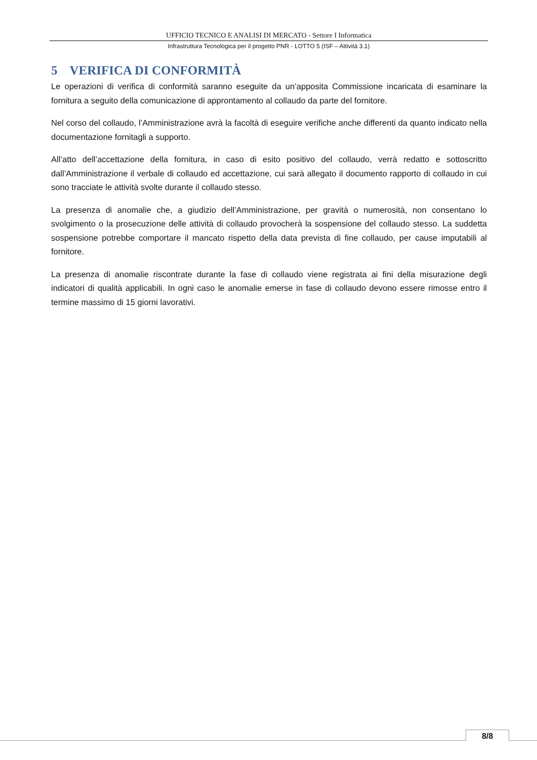UFFICIO TECNICO E ANALISI DI MERCATO - Settore I Informatica
Infrastruttura Tecnologica per il progetto PNR - LOTTO 5 (ISF – Attività 3.1)
5 VERIFICA DI CONFORMITÀ
Le operazioni di verifica di conformità saranno eseguite da un’apposita Commissione incaricata di esaminare la fornitura a seguito della comunicazione di approntamento al collaudo da parte del fornitore.
Nel corso del collaudo, l’Amministrazione avrà la facoltà di eseguire verifiche anche differenti da quanto indicato nella documentazione fornitagli a supporto.
All’atto dell’accettazione della fornitura, in caso di esito positivo del collaudo, verrà redatto e sottoscritto dall’Amministrazione il verbale di collaudo ed accettazione, cui sarà allegato il documento rapporto di collaudo in cui sono tracciate le attività svolte durante il collaudo stesso.
La presenza di anomalie che, a giudizio dell’Amministrazione, per gravità o numerosità, non consentano lo svolgimento o la prosecuzione delle attività di collaudo provocherà la sospensione del collaudo stesso. La suddetta sospensione potrebbe comportare il mancato rispetto della data prevista di fine collaudo, per cause imputabili al fornitore.
La presenza di anomalie riscontrate durante la fase di collaudo viene registrata ai fini della misurazione degli indicatori di qualità applicabili. In ogni caso le anomalie emerse in fase di collaudo devono essere rimosse entro il termine massimo di 15 giorni lavorativi.
8/8